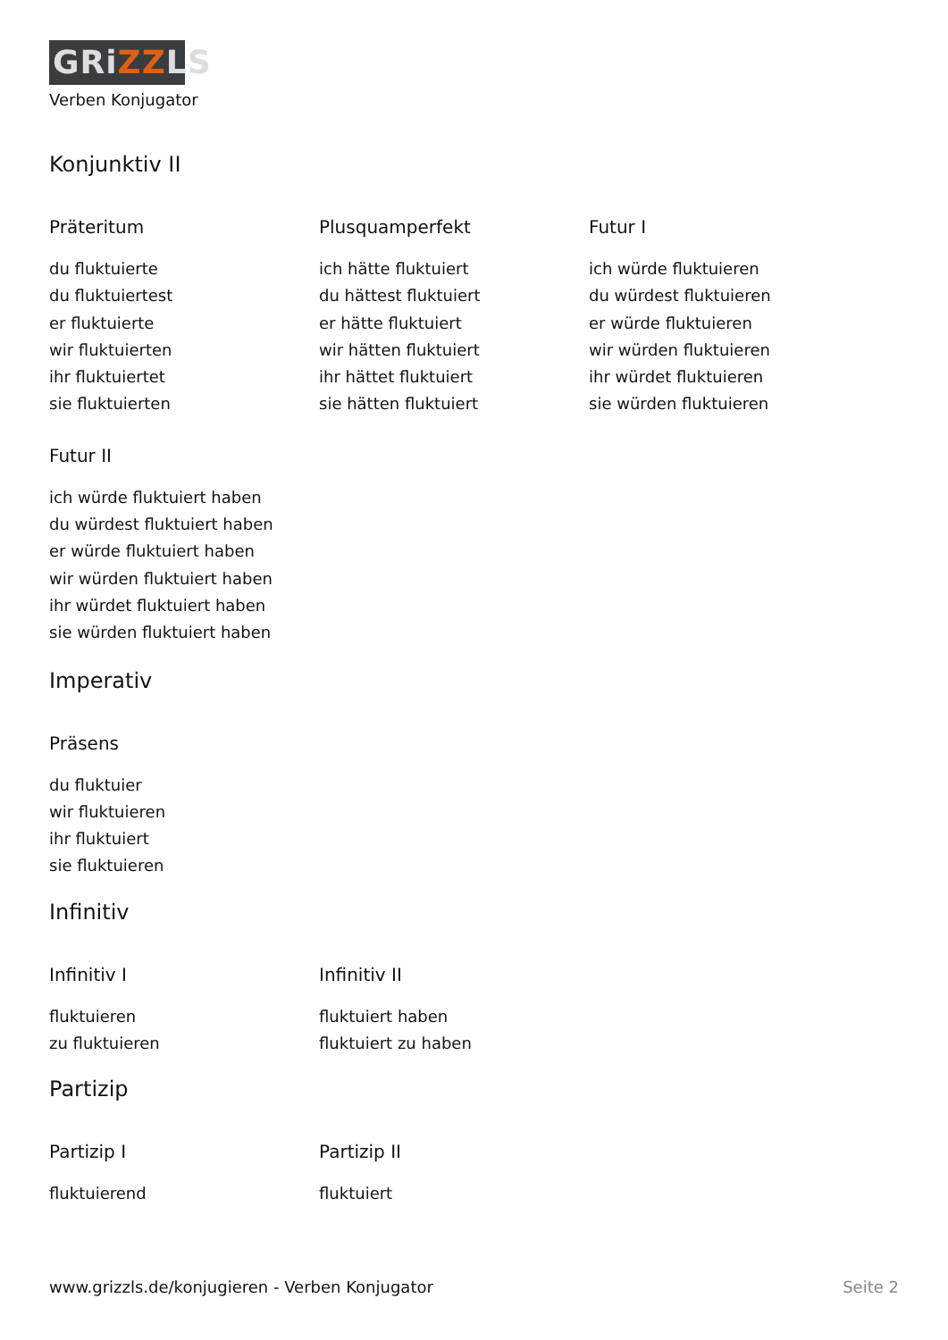GRiZZLS
Verben Konjugator
Konjunktiv II
Präteritum
du fluktuierte
du fluktuiertest
er fluktuierte
wir fluktuierten
ihr fluktuiertet
sie fluktuierten
Plusquamperfekt
ich hätte fluktuiert
du hättest fluktuiert
er hätte fluktuiert
wir hätten fluktuiert
ihr hättet fluktuiert
sie hätten fluktuiert
Futur I
ich würde fluktuieren
du würdest fluktuieren
er würde fluktuieren
wir würden fluktuieren
ihr würdet fluktuieren
sie würden fluktuieren
Futur II
ich würde fluktuiert haben
du würdest fluktuiert haben
er würde fluktuiert haben
wir würden fluktuiert haben
ihr würdet fluktuiert haben
sie würden fluktuiert haben
Imperativ
Präsens
du fluktuier
wir fluktuieren
ihr fluktuiert
sie fluktuieren
Infinitiv
Infinitiv I
fluktuieren
zu fluktuieren
Infinitiv II
fluktuiert haben
fluktuiert zu haben
Partizip
Partizip I
fluktuierend
Partizip II
fluktuiert
www.grizzls.de/konjugieren - Verben Konjugator Seite 2